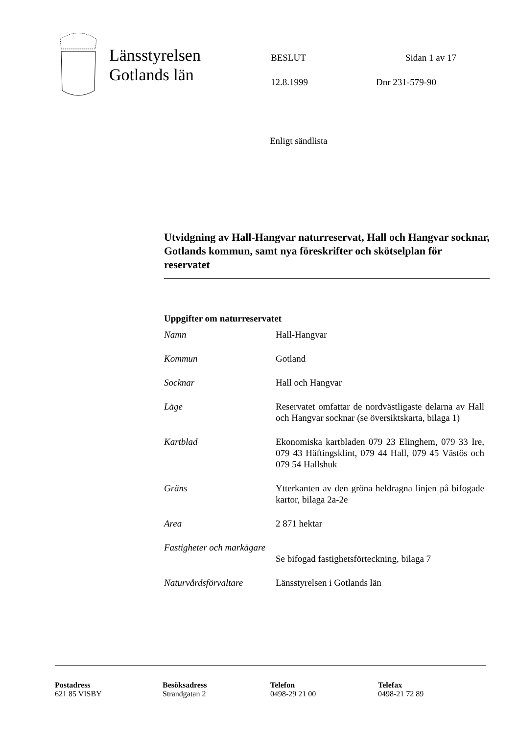Länsstyrelsen
Gotlands län
BESLUT Sidan 1 av 17
12.8.1999 Dnr 231-579-90
Enligt sändlista
Utvidgning av Hall-Hangvar naturreservat, Hall och Hangvar socknar, Gotlands kommun, samt nya föreskrifter och skötselplan för reservatet
Uppgifter om naturreservatet
| Namn | Hall-Hangvar |
| Kommun | Gotland |
| Socknar | Hall och Hangvar |
| Läge | Reservatet omfattar de nordvästligaste delarna av Hall och Hangvar socknar (se översiktskarta, bilaga 1) |
| Kartblad | Ekonomiska kartbladen 079 23 Elinghem, 079 33 Ire, 079 43 Häftingsklint, 079 44 Hall, 079 45 Västös och 079 54 Hallshuk |
| Gräns | Ytterkanten av den gröna heldragna linjen på bifogade kartor, bilaga 2a-2e |
| Area | 2 871 hektar |
| Fastigheter och markägare | Se bifogad fastighetsförteckning, bilaga 7 |
| Naturvårdsförvaltare | Länsstyrelsen i Gotlands län |
Postadress
621 85 VISBY
Besöksadress
Strandgatan 2
Telefon
0498-29 21 00
Telefax
0498-21 72 89